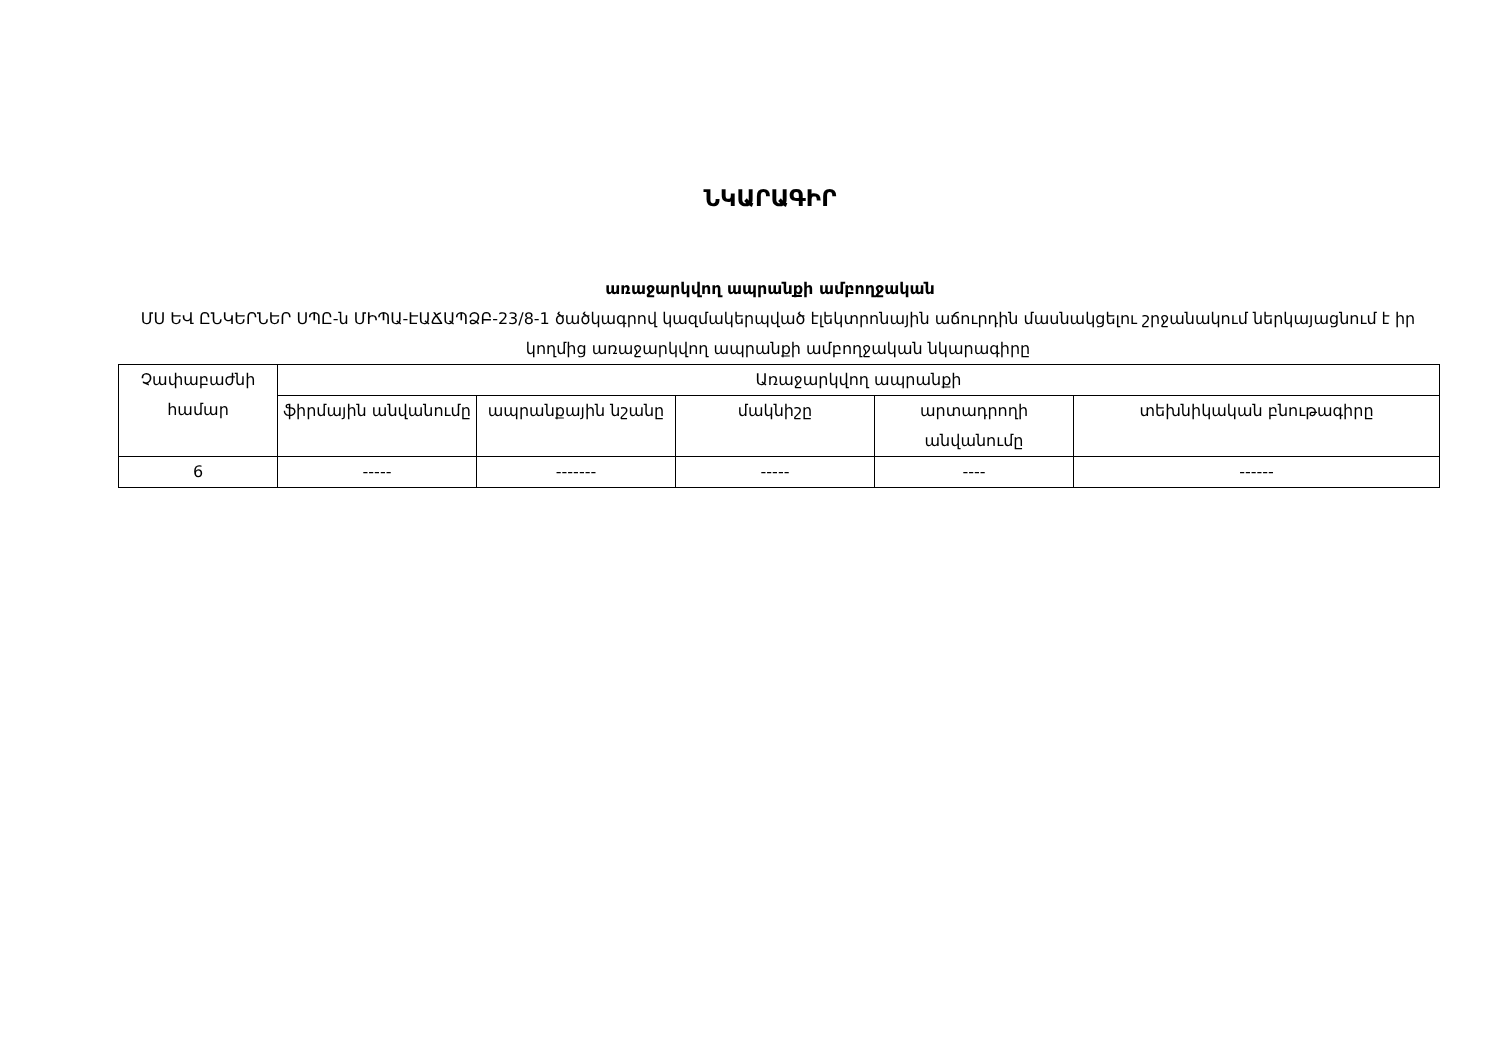ՆԿԱՐԱԳԻՐ
առաջարկվող ապրանքի ամբողջական
ՄՍ ԵՎ ԸՆԿԵՐՆԵՐ ՍՊԸ-ն ՄԻՊԱ-ԷԱՃԱՊՁԲ-23/8-1 ծածկագրով կազմակերպված էլեկտրոնային աճուրդին մասնակցելու շրջանակում ներկայացնում է իր կողմից առաջարկվող ապրանքի ամբողջական նկարագիրը
| Չափաբաժնի համար | Առաջարկվող ապրանքի | | | | |
| --- | --- | --- | --- | --- | --- |
| | ֆիրմային անվանումը | ապրանքային նշանը | մակնիշը | արտադրողի անվանումը | տեխնիկական բնութագիրը |
| 6 | ----- | ------- | ----- | ---- | ------ |